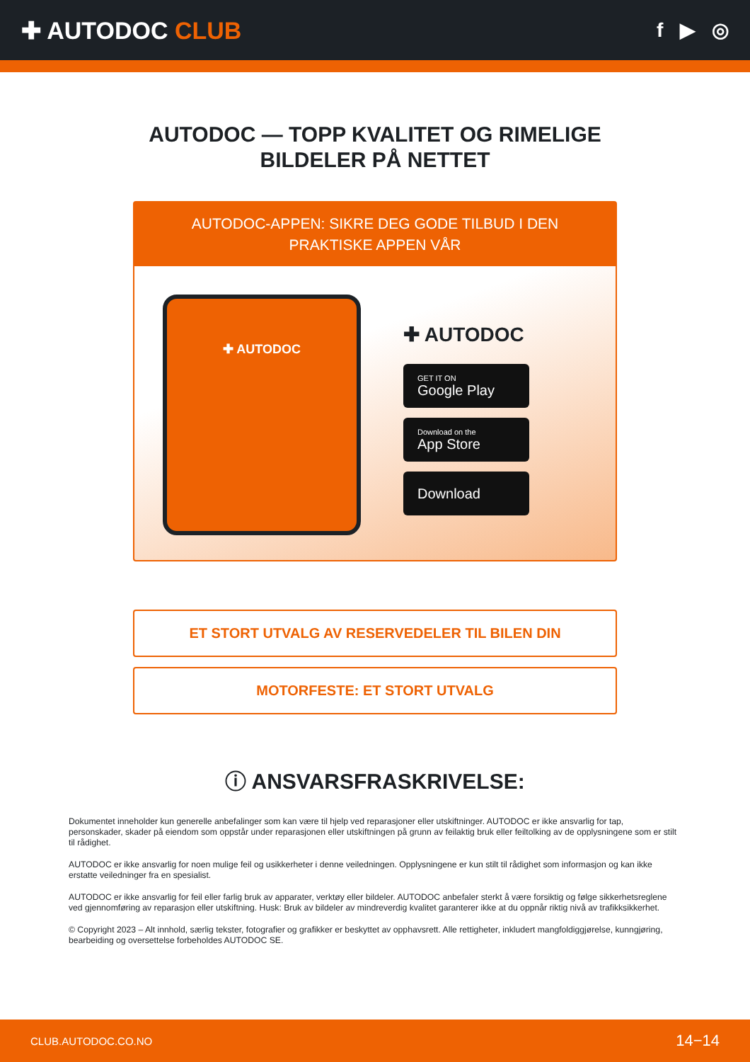✚ AUTODOC CLUB
f ▶ ◎
AUTODOC — TOPP KVALITET OG RIMELIGE BILDELER PÅ NETTET
AUTODOC-APPEN: SIKRE DEG GODE TILBUD I DEN PRAKTISKE APPEN VÅR
✚ AUTODOC
✚ AUTODOC
GET IT ON
Google Play
Download on the
App Store
Download
ET STORT UTVALG AV RESERVEDELER TIL BILEN DIN
MOTORFESTE: ET STORT UTVALG
ⓘ ANSVARSFRASKRIVELSE:
Dokumentet inneholder kun generelle anbefalinger som kan være til hjelp ved reparasjoner eller utskiftninger. AUTODOC er ikke ansvarlig for tap, personskader, skader på eiendom som oppstår under reparasjonen eller utskiftningen på grunn av feilaktig bruk eller feiltolking av de opplysningene som er stilt til rådighet.
AUTODOC er ikke ansvarlig for noen mulige feil og usikkerheter i denne veiledningen. Opplysningene er kun stilt til rådighet som informasjon og kan ikke erstatte veiledninger fra en spesialist.
AUTODOC er ikke ansvarlig for feil eller farlig bruk av apparater, verktøy eller bildeler. AUTODOC anbefaler sterkt å være forsiktig og følge sikkerhetsreglene ved gjennomføring av reparasjon eller utskiftning. Husk: Bruk av bildeler av mindreverdig kvalitet garanterer ikke at du oppnår riktig nivå av trafikksikkerhet.
© Copyright 2023 – Alt innhold, særlig tekster, fotografier og grafikker er beskyttet av opphavsrett. Alle rettigheter, inkludert mangfoldiggjørelse, kunngjøring, bearbeiding og oversettelse forbeholdes AUTODOC SE.
CLUB.AUTODOC.CO.NO 14−14